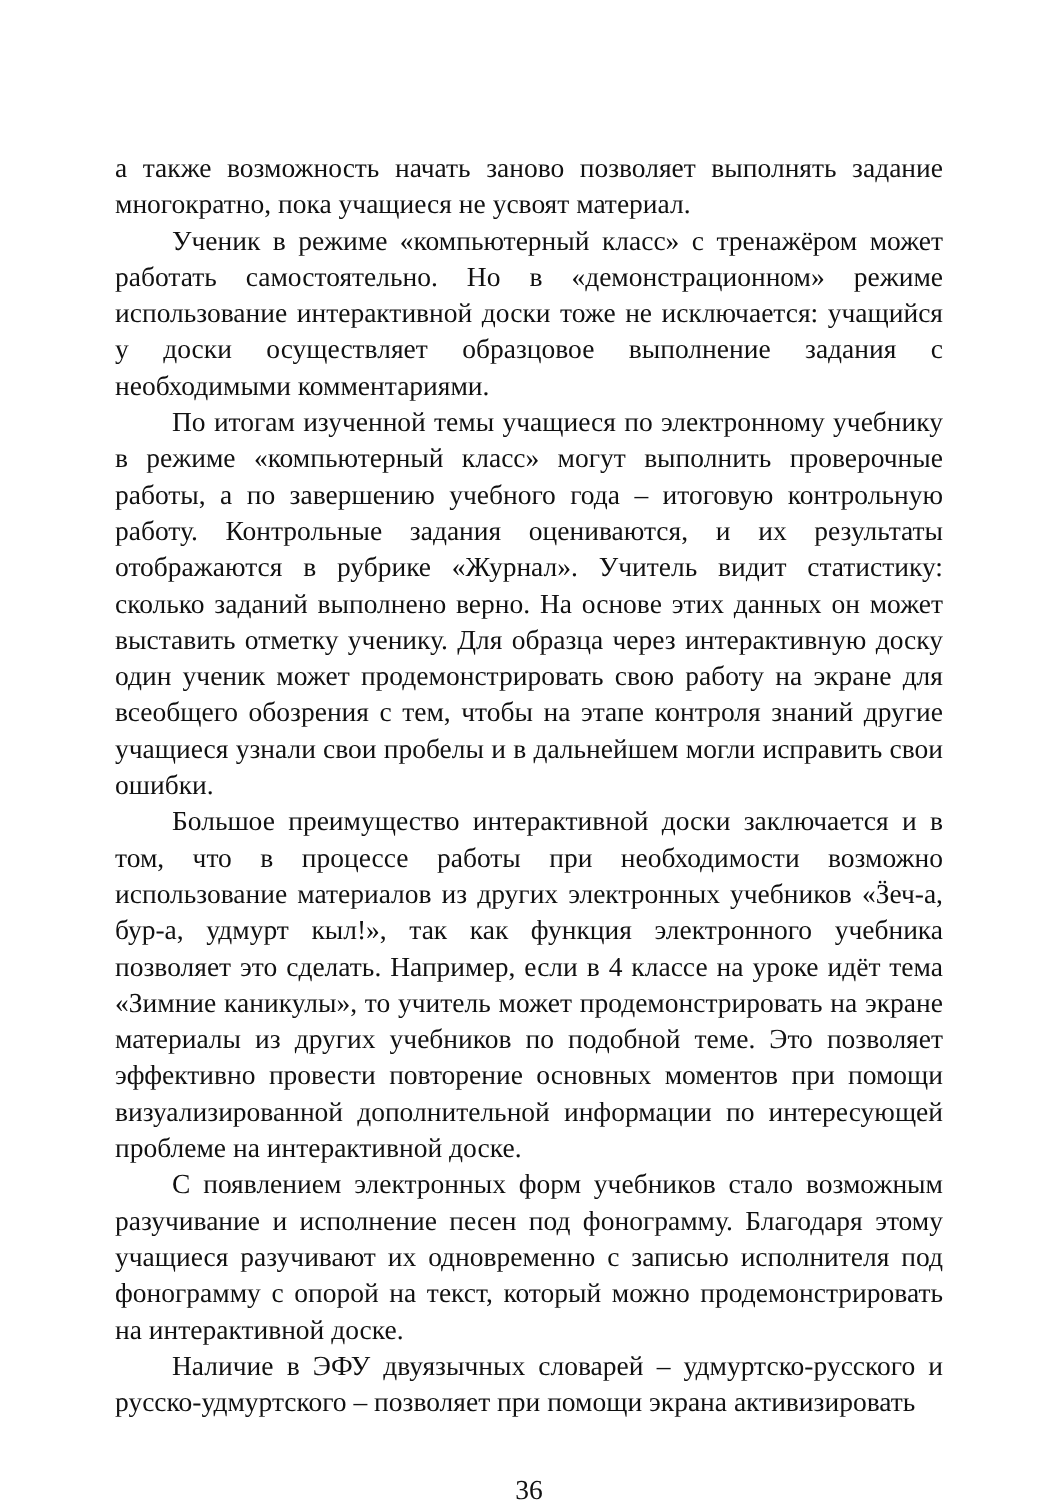а также возможность начать заново позволяет выполнять задание многократно, пока учащиеся не усвоят материал.
Ученик в режиме «компьютерный класс» с тренажёром может работать самостоятельно. Но в «демонстрационном» режиме использование интерактивной доски тоже не исключается: учащийся у доски осуществляет образцовое выполнение задания с необходимыми комментариями.
По итогам изученной темы учащиеся по электронному учебнику в режиме «компьютерный класс» могут выполнить проверочные работы, а по завершению учебного года – итоговую контрольную работу. Контрольные задания оцениваются, и их результаты отображаются в рубрике «Журнал». Учитель видит статистику: сколько заданий выполнено верно. На основе этих данных он может выставить отметку ученику. Для образца через интерактивную доску один ученик может продемонстрировать свою работу на экране для всеобщего обозрения с тем, чтобы на этапе контроля знаний другие учащиеся узнали свои пробелы и в дальнейшем могли исправить свои ошибки.
Большое преимущество интерактивной доски заключается и в том, что в процессе работы при необходимости возможно использование материалов из других электронных учебников «Ӟеч-а, бур-а, удмурт кыл!», так как функция электронного учебника позволяет это сделать. Например, если в 4 классе на уроке идёт тема «Зимние каникулы», то учитель может продемонстрировать на экране материалы из других учебников по подобной теме. Это позволяет эффективно провести повторение основных моментов при помощи визуализированной дополнительной информации по интересующей проблеме на интерактивной доске.
С появлением электронных форм учебников стало возможным разучивание и исполнение песен под фонограмму. Благодаря этому учащиеся разучивают их одновременно с записью исполнителя под фонограмму с опорой на текст, который можно продемонстрировать на интерактивной доске.
Наличие в ЭФУ двуязычных словарей – удмуртско-русского и русско-удмуртского – позволяет при помощи экрана активизировать
36